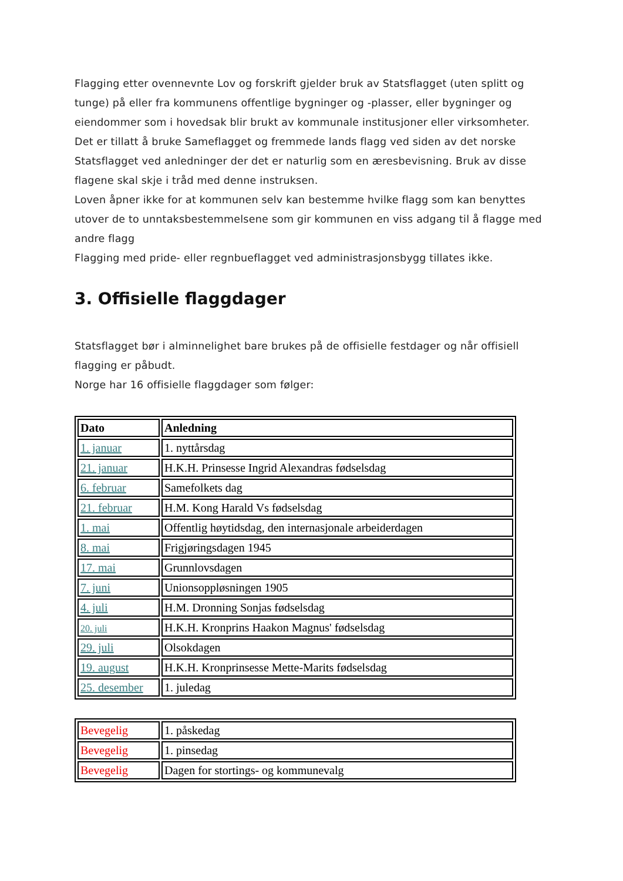Flagging etter ovennevnte Lov og forskrift gjelder bruk av Statsflagget (uten splitt og tunge) på eller fra kommunens offentlige bygninger og -plasser, eller bygninger og eiendommer som i hovedsak blir brukt av kommunale institusjoner eller virksomheter.
Det er tillatt å bruke Sameflagget og fremmede lands flagg ved siden av det norske Statsflagget ved anledninger der det er naturlig som en æresbevisning. Bruk av disse flagene skal skje i tråd med denne instruksen.
Loven åpner ikke for at kommunen selv kan bestemme hvilke flagg som kan benyttes utover de to unntaksbestemmelsene som gir kommunen en viss adgang til å flagge med andre flagg
Flagging med pride- eller regnbueflagget ved administrasjonsbygg tillates ikke.
3. Offisielle flaggdager
Statsflagget bør i alminnelighet bare brukes på de offisielle festdager og når offisiell flagging er påbudt.
Norge har 16 offisielle flaggdager som følger:
| Dato | Anledning |
| --- | --- |
| 1. januar | 1. nyttårsdag |
| 21. januar | H.K.H. Prinsesse Ingrid Alexandras fødselsdag |
| 6. februar | Samefolkets dag |
| 21. februar | H.M. Kong Harald Vs fødselsdag |
| 1. mai | Offentlig høytidsdag, den internasjonale arbeiderdagen |
| 8. mai | Frigjøringsdagen 1945 |
| 17. mai | Grunnlovsdagen |
| 7. juni | Unionsoppløsningen 1905 |
| 4. juli | H.M. Dronning Sonjas fødselsdag |
| 20. juli | H.K.H. Kronprins Haakon Magnus' fødselsdag |
| 29. juli | Olsokdagen |
| 19. august | H.K.H. Kronprinsesse Mette-Marits fødselsdag |
| 25. desember | 1. juledag |
| Bevegelig | 1. påskedag |
| Bevegelig | 1. pinsedag |
| Bevegelig | Dagen for stortings- og kommunevalg |